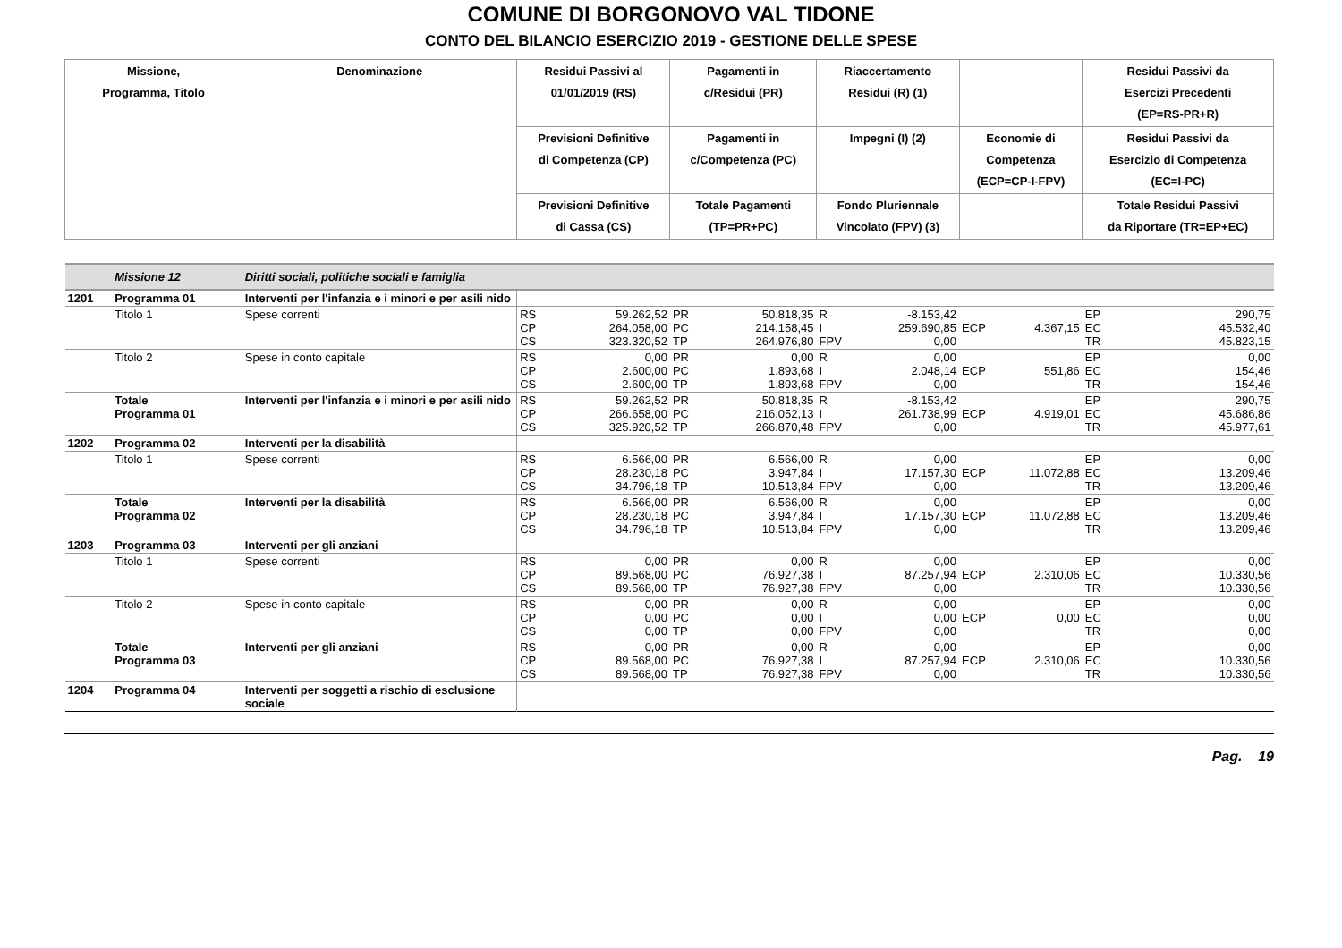COMUNE DI BORGONOVO VAL TIDONE
CONTO DEL BILANCIO ESERCIZIO 2019 - GESTIONE DELLE SPESE
| Missione, Programma, Titolo | | Denominazione | Residui Passivi al 01/01/2019 (RS) | | Pagamenti in c/Residui (PR) | | Riaccertamento Residui (R) (1) | | | | Residui Passivi da Esercizi Precedenti (EP=RS-PR+R) | |
| --- | --- | --- | --- | --- | --- | --- | --- | --- | --- | --- | --- | --- |
| | | | Previsioni Definitive di Competenza (CP) | | Pagamenti in c/Competenza (PC) | | Impegni (I) (2) | | Economie di Competenza (ECP=CP-I-FPV) | | Residui Passivi da Esercizio di Competenza (EC=I-PC) | |
| | | | Previsioni Definitive di Cassa (CS) | | Totale Pagamenti (TP=PR+PC) | | Fondo Pluriennale Vincolato (FPV) (3) | | | | Totale Residui Passivi da Riportare (TR=EP+EC) | |
| | Missione 12 | Diritti sociali, politiche sociali e famiglia | | | | | | | | | | |
| 1201 | Programma 01 | Interventi per l'infanzia e i minori e per asili nido | | | | | | | | | | |
| | Titolo 1 | Spese correnti | RS CP CS | 59.262,52 264.058,00 323.320,52 | PR PC TP | 50.818,35 214.158,45 264.976,80 | R I FPV | -8.153,42 259.690,85 0,00 | ECP | 4.367,15 | EP EC TR | 290,75 45.532,40 45.823,15 |
| | Titolo 2 | Spese in conto capitale | RS CP CS | 0,00 2.600,00 2.600,00 | PR PC TP | 0,00 1.893,68 1.893,68 | R I FPV | 0,00 2.048,14 0,00 | ECP | 551,86 | EP EC TR | 0,00 154,46 154,46 |
| | Totale Programma 01 | Interventi per l'infanzia e i minori e per asili nido | RS CP CS | 59.262,52 266.658,00 325.920,52 | PR PC TP | 50.818,35 216.052,13 266.870,48 | R I FPV | -8.153,42 261.738,99 0,00 | ECP | 4.919,01 | EP EC TR | 290,75 45.686,86 45.977,61 |
| 1202 | Programma 02 | Interventi per la disabilità | | | | | | | | | | |
| | Titolo 1 | Spese correnti | RS CP CS | 6.566,00 28.230,18 34.796,18 | PR PC TP | 6.566,00 3.947,84 10.513,84 | R I FPV | 0,00 17.157,30 0,00 | ECP | 11.072,88 | EP EC TR | 0,00 13.209,46 13.209,46 |
| | Totale Programma 02 | Interventi per la disabilità | RS CP CS | 6.566,00 28.230,18 34.796,18 | PR PC TP | 6.566,00 3.947,84 10.513,84 | R I FPV | 0,00 17.157,30 0,00 | ECP | 11.072,88 | EP EC TR | 0,00 13.209,46 13.209,46 |
| 1203 | Programma 03 | Interventi per gli anziani | | | | | | | | | | |
| | Titolo 1 | Spese correnti | RS CP CS | 0,00 89.568,00 89.568,00 | PR PC TP | 0,00 76.927,38 76.927,38 | R I FPV | 0,00 87.257,94 0,00 | ECP | 2.310,06 | EP EC TR | 0,00 10.330,56 10.330,56 |
| | Titolo 2 | Spese in conto capitale | RS CP CS | 0,00 0,00 0,00 | PR PC TP | 0,00 0,00 0,00 | R I FPV | 0,00 0,00 0,00 | ECP | 0,00 | EP EC TR | 0,00 0,00 0,00 |
| | Totale Programma 03 | Interventi per gli anziani | RS CP CS | 0,00 89.568,00 89.568,00 | PR PC TP | 0,00 76.927,38 76.927,38 | R I FPV | 0,00 87.257,94 0,00 | ECP | 2.310,06 | EP EC TR | 0,00 10.330,56 10.330,56 |
| 1204 | Programma 04 | Interventi per soggetti a rischio di esclusione sociale | | | | | | | | | | |
Pag. 19